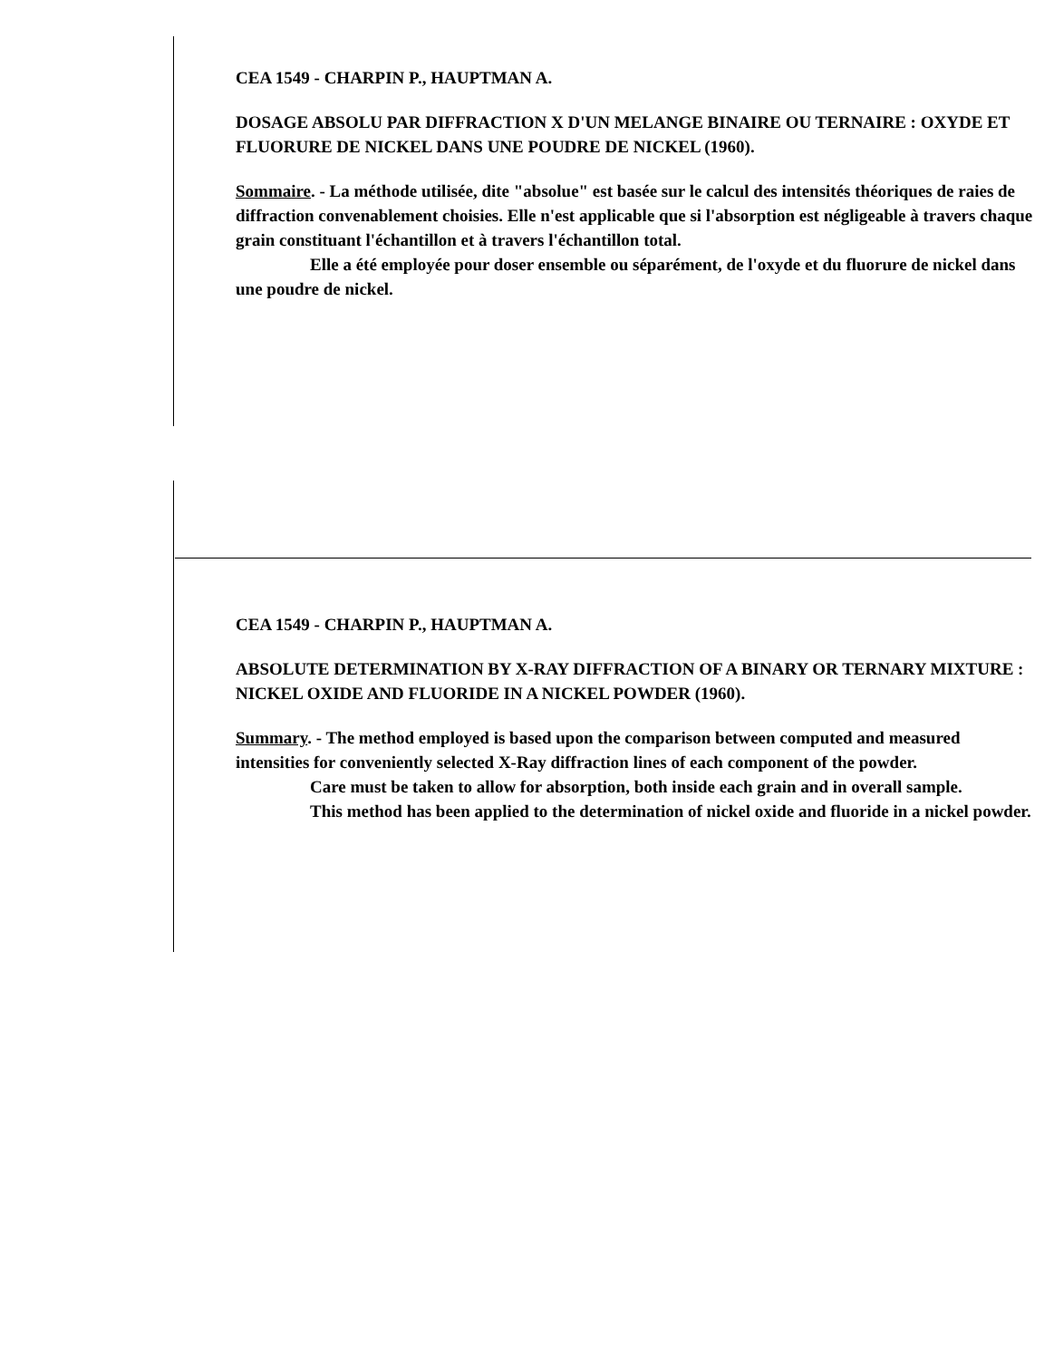CEA 1549 - CHARPIN P., HAUPTMAN A.
DOSAGE ABSOLU PAR DIFFRACTION X D'UN MELANGE BINAIRE OU TERNAIRE : OXYDE ET FLUORURE DE NICKEL DANS UNE POUDRE DE NICKEL (1960).
Sommaire. - La méthode utilisée, dite "absolue" est basée sur le calcul des intensités théoriques de raies de diffraction convenablement choisies. Elle n'est applicable que si l'absorption est négligeable à travers chaque grain constituant l'échantillon et à travers l'échantillon total.
Elle a été employée pour doser ensemble ou séparément, de l'oxyde et du fluorure de nickel dans une poudre de nickel.
CEA 1549 - CHARPIN P., HAUPTMAN A.
ABSOLUTE DETERMINATION BY X-RAY DIFFRACTION OF A BINARY OR TERNARY MIXTURE : NICKEL OXIDE AND FLUORIDE IN A NICKEL POWDER (1960).
Summary. - The method employed is based upon the comparison between computed and measured intensities for conveniently selected X-Ray diffraction lines of each component of the powder.
Care must be taken to allow for absorption, both inside each grain and in overall sample.
This method has been applied to the determination of nickel oxide and fluoride in a nickel powder.